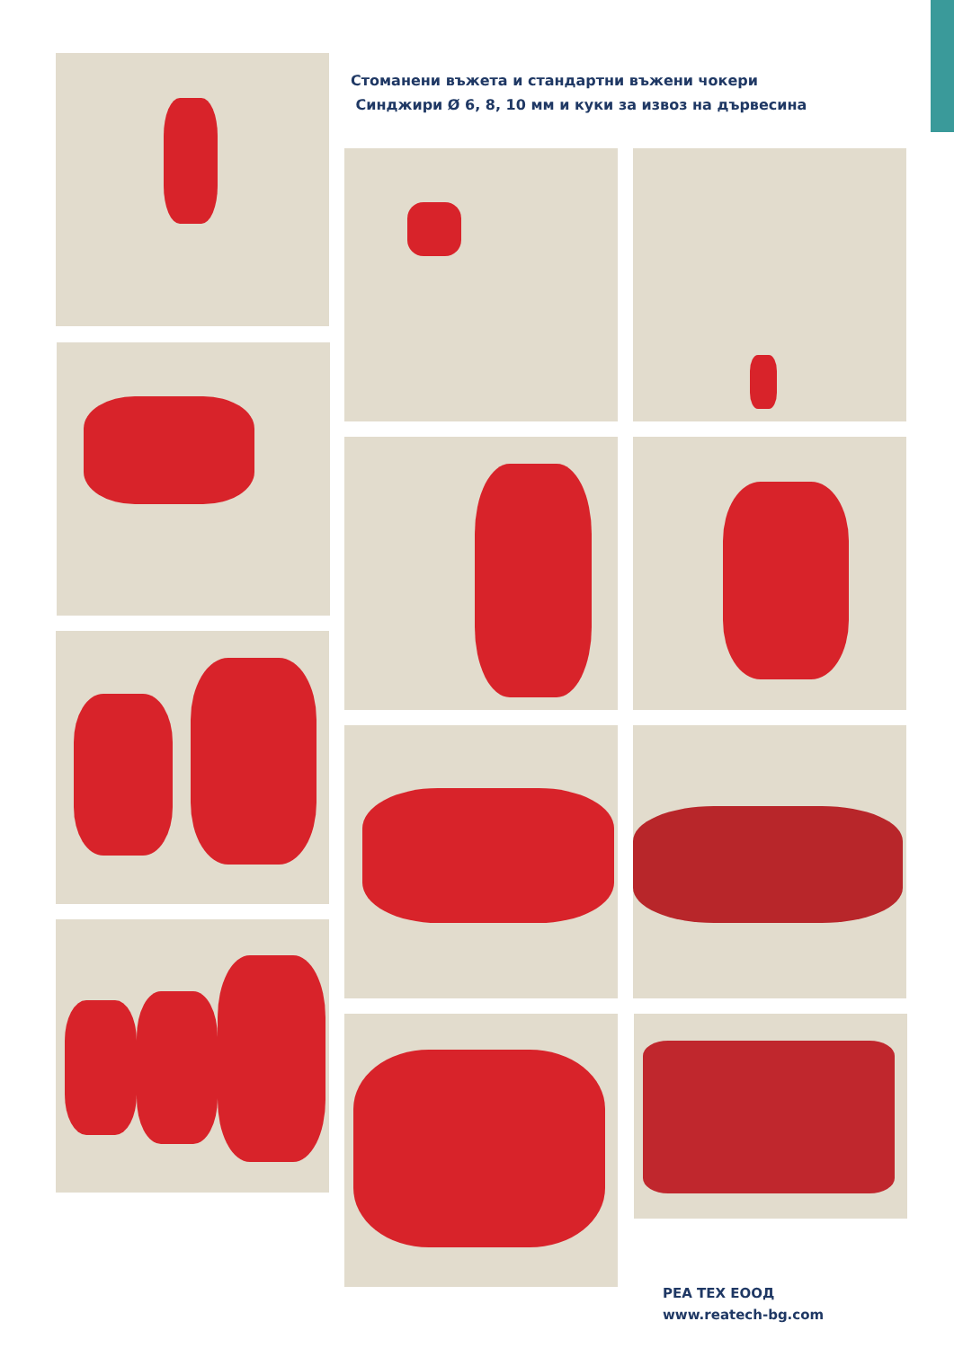Стоманени въжета и стандартни въжени чокери
Синджири Ø 6, 8, 10 мм и куки за извоз на дървесина
РЕА ТЕХ ЕООД
www.reatech-bg.com